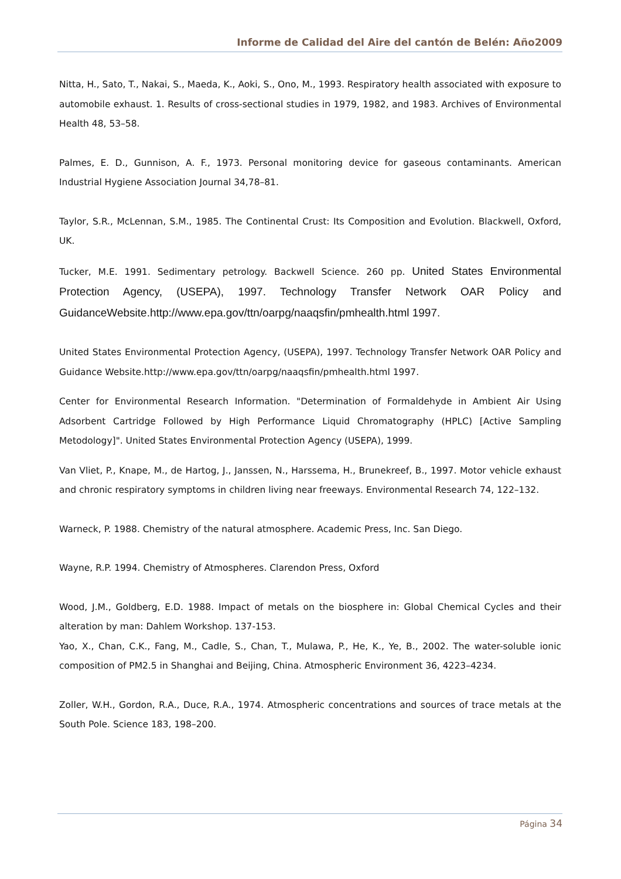Informe de Calidad del Aire del cantón de Belén: Año2009
Nitta, H., Sato, T., Nakai, S., Maeda, K., Aoki, S., Ono, M., 1993. Respiratory health associated with exposure to automobile exhaust. 1. Results of cross-sectional studies in 1979, 1982, and 1983. Archives of Environmental Health 48, 53–58.
Palmes, E. D., Gunnison, A. F., 1973. Personal monitoring device for gaseous contaminants. American Industrial Hygiene Association Journal 34,78–81.
Taylor, S.R., McLennan, S.M., 1985. The Continental Crust: Its Composition and Evolution. Blackwell, Oxford, UK.
Tucker, M.E. 1991. Sedimentary petrology. Backwell Science. 260 pp. United States Environmental Protection Agency, (USEPA), 1997. Technology Transfer Network OAR Policy and GuidanceWebsite.http://www.epa.gov/ttn/oarpg/naaqsfin/pmhealth.html 1997.
United States Environmental Protection Agency, (USEPA), 1997. Technology Transfer Network OAR Policy and Guidance Website.http://www.epa.gov/ttn/oarpg/naaqsfin/pmhealth.html 1997.
Center for Environmental Research Information. "Determination of Formaldehyde in Ambient Air Using Adsorbent Cartridge Followed by High Performance Liquid Chromatography (HPLC) [Active Sampling Metodology]". United States Environmental Protection Agency (USEPA), 1999.
Van Vliet, P., Knape, M., de Hartog, J., Janssen, N., Harssema, H., Brunekreef, B., 1997. Motor vehicle exhaust and chronic respiratory symptoms in children living near freeways. Environmental Research 74, 122–132.
Warneck, P. 1988. Chemistry of the natural atmosphere. Academic Press, Inc. San Diego.
Wayne, R.P. 1994. Chemistry of Atmospheres. Clarendon Press, Oxford
Wood, J.M., Goldberg, E.D. 1988. Impact of metals on the biosphere in: Global Chemical Cycles and their alteration by man: Dahlem Workshop. 137-153.
Yao, X., Chan, C.K., Fang, M., Cadle, S., Chan, T., Mulawa, P., He, K., Ye, B., 2002. The water-soluble ionic composition of PM2.5 in Shanghai and Beijing, China. Atmospheric Environment 36, 4223–4234.
Zoller, W.H., Gordon, R.A., Duce, R.A., 1974. Atmospheric concentrations and sources of trace metals at the South Pole. Science 183, 198–200.
Página 34